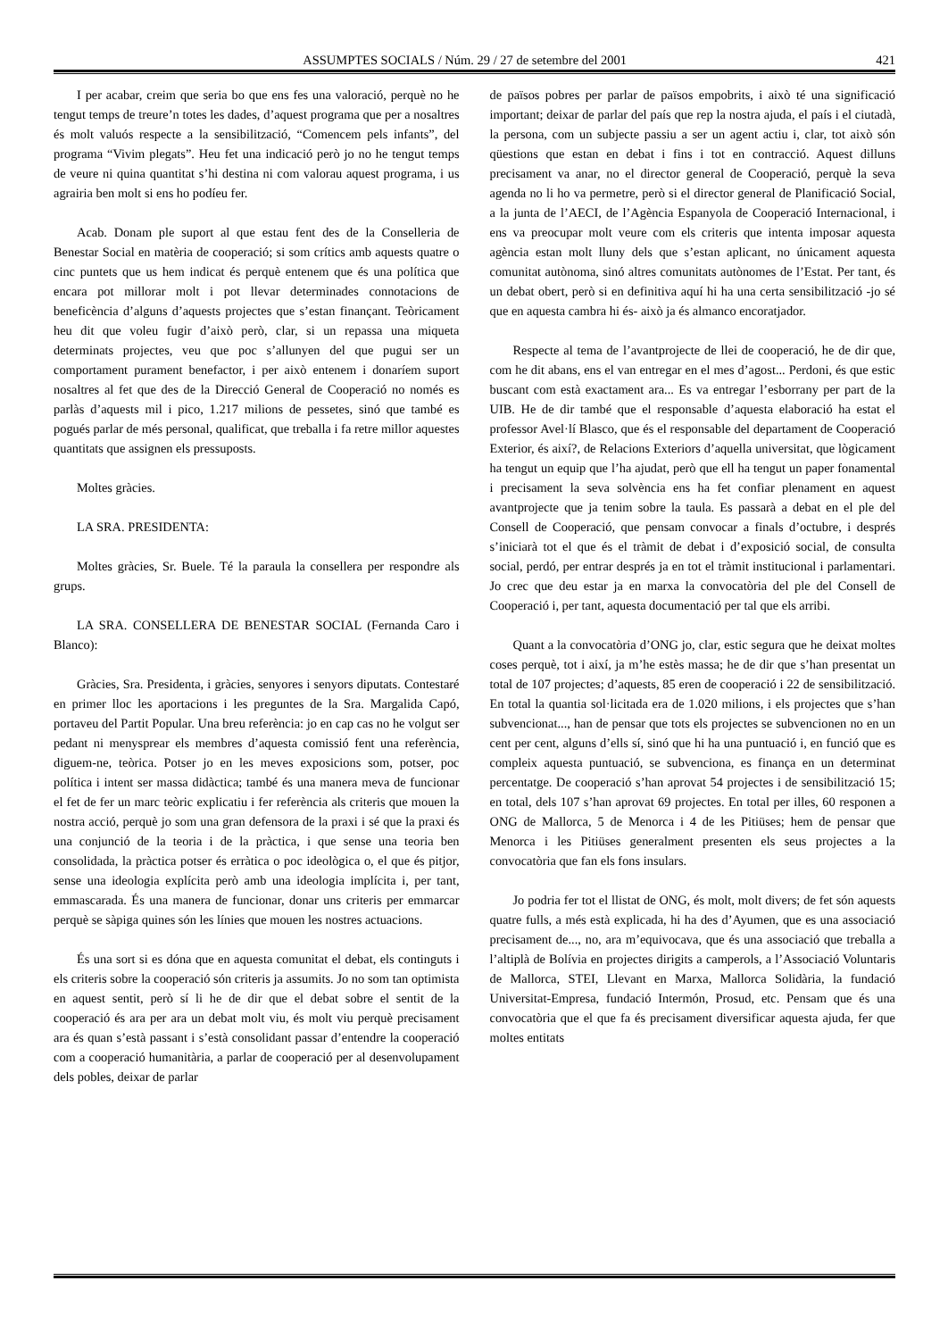ASSUMPTES SOCIALS / Núm. 29 / 27 de setembre del 2001 421
I per acabar, creim que seria bo que ens fes una valoració, perquè no he tengut temps de treure’n totes les dades, d’aquest programa que per a nosaltres és molt valuós respecte a la sensibilització, “Comencem pels infants”, del programa “Vivim plegats”. Heu fet una indicació però jo no he tengut temps de veure ni quina quantitat s’hi destina ni com valorau aquest programa, i us agrairia ben molt si ens ho podíeu fer.
Acab. Donam ple suport al que estau fent des de la Conselleria de Benestar Social en matèria de cooperació; si som crítics amb aquests quatre o cinc puntets que us hem indicat és perquè entenem que és una política que encara pot millorar molt i pot llevar determinades connotacions de beneficència d’alguns d’aquests projectes que s’estan finançant. Teòricament heu dit que voleu fugir d’això però, clar, si un repassa una miqueta determinats projectes, veu que poc s’allunyen del que pugui ser un comportament purament benefactor, i per això entenem i donaríem suport nosaltres al fet que des de la Direcció General de Cooperació no només es parlàs d’aquests mil i pico, 1.217 milions de pessetes, sinó que també es pogués parlar de més personal, qualificat, que treballa i fa retre millor aquestes quantitats que assignen els pressuposts.
Moltes gràcies.
LA SRA. PRESIDENTA:
Moltes gràcies, Sr. Buele. Té la paraula la consellera per respondre als grups.
LA SRA. CONSELLERA DE BENESTAR SOCIAL (Fernanda Caro i Blanco):
Gràcies, Sra. Presidenta, i gràcies, senyores i senyors diputats. Contestaré en primer lloc les aportacions i les preguntes de la Sra. Margalida Capó, portaveu del Partit Popular. Una breu referència: jo en cap cas no he volgut ser pedant ni menysprear els membres d’aquesta comissió fent una referència, diguem-ne, teòrica. Potser jo en les meves exposicions som, potser, poc política i intent ser massa didàctica; també és una manera meva de funcionar el fet de fer un marc teòric explicatiu i fer referència als criteris que mouen la nostra acció, perquè jo som una gran defensora de la praxi i sé que la praxi és una conjunció de la teoria i de la pràctica, i que sense una teoria ben consolidada, la pràctica potser és erràtica o poc ideològica o, el que és pitjor, sense una ideologia explícita però amb una ideologia implícita i, per tant, emmascarada. És una manera de funcionar, donar uns criteris per emmarcar perquè se sàpiga quines són les línies que mouen les nostres actuacions.
És una sort si es dóna que en aquesta comunitat el debat, els continguts i els criteris sobre la cooperació són criteris ja assumits. Jo no som tan optimista en aquest sentit, però sí li he de dir que el debat sobre el sentit de la cooperació és ara per ara un debat molt viu, és molt viu perquè precisament ara és quan s’està passant i s’està consolidant passar d’entendre la cooperació com a cooperació humanitària, a parlar de cooperació per al desenvolupament dels pobles, deixar de parlar
de països pobres per parlar de països empobrits, i això té una significació important; deixar de parlar del país que rep la nostra ajuda, el país i el ciutadà, la persona, com un subjecte passiu a ser un agent actiu i, clar, tot això són qüestions que estan en debat i fins i tot en contracció. Aquest dilluns precisament va anar, no el director general de Cooperació, perquè la seva agenda no li ho va permetre, però si el director general de Planificació Social, a la junta de l’AECI, de l’Agència Espanyola de Cooperació Internacional, i ens va preocupar molt veure com els criteris que intenta imposar aquesta agència estan molt lluny dels que s’estan aplicant, no únicament aquesta comunitat autònoma, sinó altres comunitats autònomes de l’Estat. Per tant, és un debat obert, però si en definitiva aquí hi ha una certa sensibilització -jo sé que en aquesta cambra hi és- això ja és almanco encoratjador.
Respecte al tema de l’avantprojecte de llei de cooperació, he de dir que, com he dit abans, ens el van entregar en el mes d’agost... Perdoni, és que estic buscant com està exactament ara... Es va entregar l’esborrany per part de la UIB. He de dir també que el responsable d’aquesta elaboració ha estat el professor Avel·lí Blasco, que és el responsable del departament de Cooperació Exterior, és així?, de Relacions Exteriors d’aquella universitat, que lògicament ha tengut un equip que l’ha ajudat, però que ell ha tengut un paper fonamental i precisament la seva solvència ens ha fet confiar plenament en aquest avantprojecte que ja tenim sobre la taula. Es passarà a debat en el ple del Consell de Cooperació, que pensam convocar a finals d’octubre, i després s’iniciarà tot el que és el tràmit de debat i d’exposició social, de consulta social, perdó, per entrar després ja en tot el tràmit institucional i parlamentari. Jo crec que deu estar ja en marxa la convocatòria del ple del Consell de Cooperació i, per tant, aquesta documentació per tal que els arribi.
Quant a la convocatòria d’ONG jo, clar, estic segura que he deixat moltes coses perquè, tot i així, ja m’he estès massa; he de dir que s’han presentat un total de 107 projectes; d’aquests, 85 eren de cooperació i 22 de sensibilització. En total la quantia sol·licitada era de 1.020 milions, i els projectes que s’han subvencionat..., han de pensar que tots els projectes se subvencionen no en un cent per cent, alguns d’ells sí, sinó que hi ha una puntuació i, en funció que es compleix aquesta puntuació, se subvenciona, es finança en un determinat percentatge. De cooperació s’han aprovat 54 projectes i de sensibilització 15; en total, dels 107 s’han aprovat 69 projectes. En total per illes, 60 responen a ONG de Mallorca, 5 de Menorca i 4 de les Pitiüses; hem de pensar que Menorca i les Pitiüses generalment presenten els seus projectes a la convocatòria que fan els fons insulars.
Jo podria fer tot el llistat de ONG, és molt, molt divers; de fet són aquests quatre fulls, a més està explicada, hi ha des d’Ayumen, que es una associació precisament de..., no, ara m’equivocava, que és una associació que treballa a l’altiplà de Bolívia en projectes dirigits a camperols, a l’Associació Voluntaris de Mallorca, STEI, Llevant en Marxa, Mallorca Solidària, la fundació Universitat-Empresa, fundació Intermón, Prosud, etc. Pensam que és una convocatòria que el que fa és precisament diversificar aquesta ajuda, fer que moltes entitats